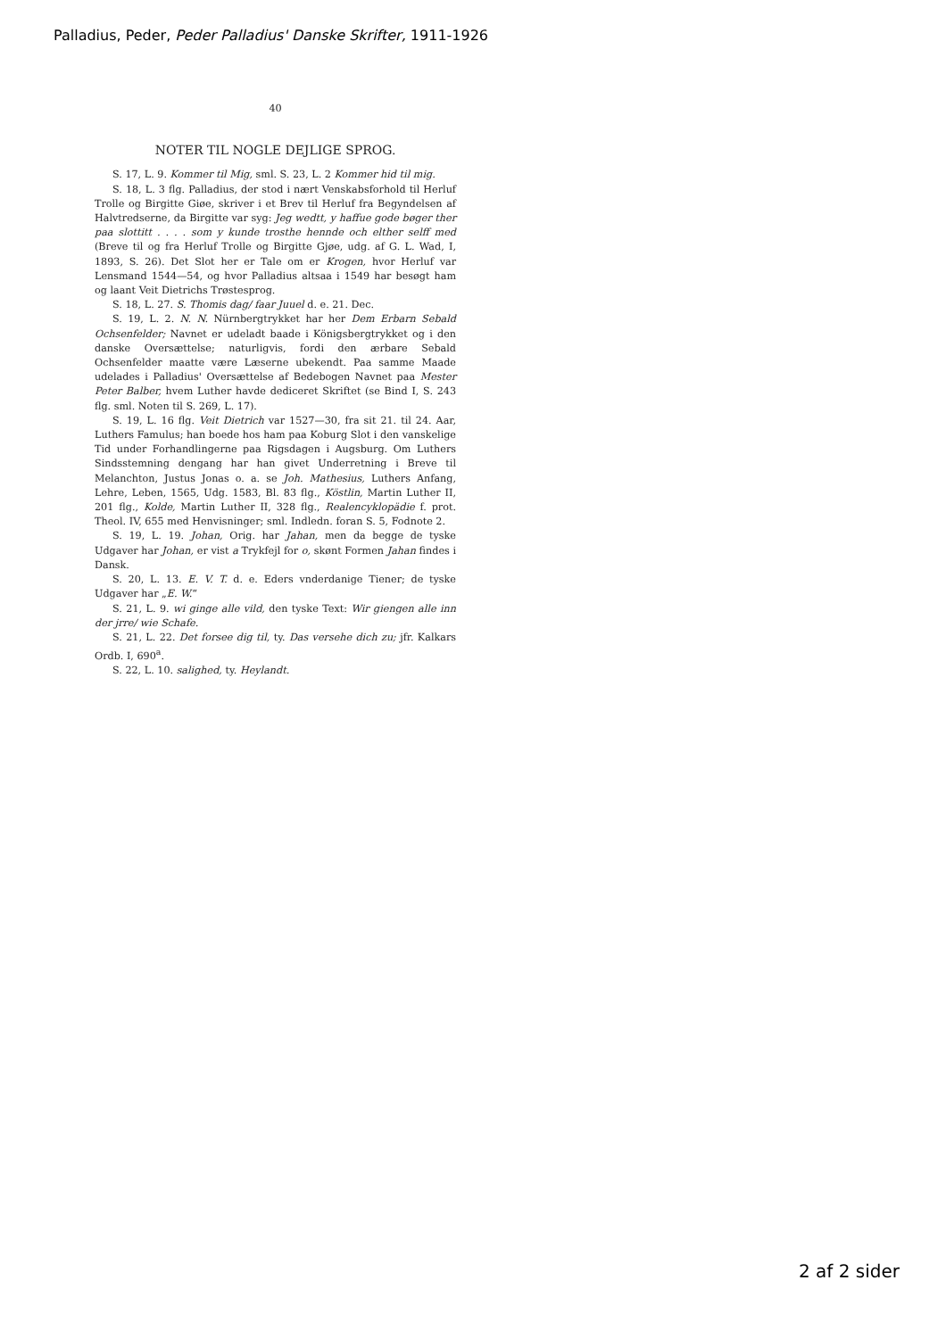Palladius, Peder, Peder Palladius' Danske Skrifter, 1911-1926
40
NOTER TIL NOGLE DEJLIGE SPROG.
S. 17, L. 9. Kommer til Mig, sml. S. 23, L. 2 Kommer hid til mig.
S. 18, L. 3 flg. Palladius, der stod i nært Venskabsforhold til Herluf Trolle og Birgitte Giøe, skriver i et Brev til Herluf fra Begyndelsen af Halvtredserne, da Birgitte var syg: Jeg wedtt, y haffue gode bøger ther paa slottitt . . . . som y kunde trosthe hennde och elther selff med (Breve til og fra Herluf Trolle og Birgitte Gjøe, udg. af G. L. Wad, I, 1893, S. 26). Det Slot her er Tale om er Krogen, hvor Herluf var Lensmand 1544—54, og hvor Palladius altsaa i 1549 har besøgt ham og laant Veit Dietrichs Trøstesprog.
S. 18, L. 27. S. Thomis dag/ faar Juuel d. e. 21. Dec.
S. 19, L. 2. N. N. Nürnbergtrykket har her Dem Erbarn Sebald Ochsenfelder; Navnet er udeladt baade i Königsbergtrykket og i den danske Oversættelse; naturligvis, fordi den ærbare Sebald Ochsenfelder maatte være Læserne ubekendt. Paa samme Maade udelades i Palladius' Oversættelse af Bedebogen Navnet paa Mester Peter Balber, hvem Luther havde dediceret Skriftet (se Bind I, S. 243 flg. sml. Noten til S. 269, L. 17).
S. 19, L. 16 flg. Veit Dietrich var 1527—30, fra sit 21. til 24. Aar, Luthers Famulus; han boede hos ham paa Koburg Slot i den vanskelige Tid under Forhandlingerne paa Rigsdagen i Augsburg. Om Luthers Sindsstemning dengang har han givet Underretning i Breve til Melanchton, Justus Jonas o. a. se Joh. Mathesius, Luthers Anfang, Lehre, Leben, 1565, Udg. 1583, Bl. 83 flg., Köstlin, Martin Luther II, 201 flg., Kolde, Martin Luther II, 328 flg., Realencyklopädie f. prot. Theol. IV, 655 med Henvisninger; sml. Indledn. foran S. 5, Fodnote 2.
S. 19, L. 19. Johan, Orig. har Jahan, men da begge de tyske Udgaver har Johan, er vist a Trykfejl for o, skønt Formen Jahan findes i Dansk.
S. 20, L. 13. E. V. T. d. e. Eders vnderdanige Tiener; de tyske Udgaver har „E. W.“
S. 21, L. 9. wi ginge alle vild, den tyske Text: Wir giengen alle inn der jrre/ wie Schafe.
S. 21, L. 22. Det forsee dig til, ty. Das versehe dich zu; jfr. Kalkars Ordb. I, 690<sup>a</sup>.
S. 22, L. 10. salighed, ty. Heylandt.
2 af 2 sider